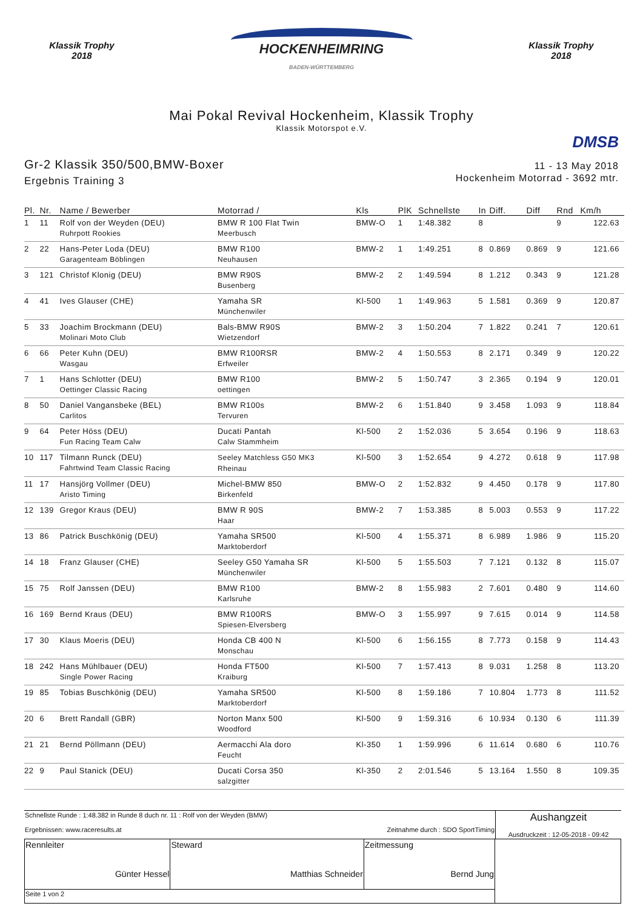Klassik Trophy
2018
HOCKENHEIMRING
BADEN-WÜRTTEMBERG
Klassik Trophy
2018
Mai Pokal Revival Hockenheim, Klassik Trophy
Klassik Motorspot e.V.
DMSB
Gr-2 Klassik 350/500,BMW-Boxer
Ergebnis Training 3
11 - 13 May 2018
Hockenheim Motorrad - 3692 mtr.
| Pl. | Nr. | Name / Bewerber | Motorrad / | Kls | PlK | Schnellste | In | Diff. | Diff | Rnd | Km/h |
| --- | --- | --- | --- | --- | --- | --- | --- | --- | --- | --- | --- |
| 1 | 11 | Rolf von der Weyden (DEU) Ruhrpott Rookies | BMW R 100 Flat Twin Meerbusch | BMW-O | 1 | 1:48.382 | 8 | | | 9 | 122.63 |
| 2 | 22 | Hans-Peter Loda (DEU) Garagenteam Böblingen | BMW R100 Neuhausen | BMW-2 | 1 | 1:49.251 | 8 | 0.869 | 0.869 | 9 | 121.66 |
| 3 | 121 | Christof Klonig (DEU) | BMW R90S Busenberg | BMW-2 | 2 | 1:49.594 | 8 | 1.212 | 0.343 | 9 | 121.28 |
| 4 | 41 | Ives Glauser (CHE) | Yamaha SR Münchenwiler | Kl-500 | 1 | 1:49.963 | 5 | 1.581 | 0.369 | 9 | 120.87 |
| 5 | 33 | Joachim Brockmann (DEU) Molinari Moto Club | Bals-BMW R90S Wietzendorf | BMW-2 | 3 | 1:50.204 | 7 | 1.822 | 0.241 | 7 | 120.61 |
| 6 | 66 | Peter Kuhn (DEU) Wasgau | BMW R100RSR Erfweiler | BMW-2 | 4 | 1:50.553 | 8 | 2.171 | 0.349 | 9 | 120.22 |
| 7 | 1 | Hans Schlotter (DEU) Oettinger Classic Racing | BMW R100 oettingen | BMW-2 | 5 | 1:50.747 | 3 | 2.365 | 0.194 | 9 | 120.01 |
| 8 | 50 | Daniel Vangansbeke (BEL) Carlitos | BMW R100s Tervuren | BMW-2 | 6 | 1:51.840 | 9 | 3.458 | 1.093 | 9 | 118.84 |
| 9 | 64 | Peter Höss (DEU) Fun Racing Team Calw | Ducati Pantah Calw Stammheim | Kl-500 | 2 | 1:52.036 | 5 | 3.654 | 0.196 | 9 | 118.63 |
| 10 | 117 | Tilmann Runck (DEU) Fahrtwind Team Classic Racing | Seeley Matchless G50 MK3 Rheinau | Kl-500 | 3 | 1:52.654 | 9 | 4.272 | 0.618 | 9 | 117.98 |
| 11 | 17 | Hansjörg Vollmer (DEU) Aristo Timing | Michel-BMW 850 Birkenfeld | BMW-O | 2 | 1:52.832 | 9 | 4.450 | 0.178 | 9 | 117.80 |
| 12 | 139 | Gregor Kraus (DEU) | BMW R 90S Haar | BMW-2 | 7 | 1:53.385 | 8 | 5.003 | 0.553 | 9 | 117.22 |
| 13 | 86 | Patrick Buschkönig (DEU) | Yamaha SR500 Marktoberdorf | Kl-500 | 4 | 1:55.371 | 8 | 6.989 | 1.986 | 9 | 115.20 |
| 14 | 18 | Franz Glauser (CHE) | Seeley G50 Yamaha SR Münchenwiler | Kl-500 | 5 | 1:55.503 | 7 | 7.121 | 0.132 | 8 | 115.07 |
| 15 | 75 | Rolf Janssen (DEU) | BMW R100 Karlsruhe | BMW-2 | 8 | 1:55.983 | 2 | 7.601 | 0.480 | 9 | 114.60 |
| 16 | 169 | Bernd Kraus (DEU) | BMW R100RS Spiesen-Elversberg | BMW-O | 3 | 1:55.997 | 9 | 7.615 | 0.014 | 9 | 114.58 |
| 17 | 30 | Klaus Moeris (DEU) | Honda CB 400 N Monschau | Kl-500 | 6 | 1:56.155 | 8 | 7.773 | 0.158 | 9 | 114.43 |
| 18 | 242 | Hans Mühlbauer (DEU) Single Power Racing | Honda FT500 Kraiburg | Kl-500 | 7 | 1:57.413 | 8 | 9.031 | 1.258 | 8 | 113.20 |
| 19 | 85 | Tobias Buschkönig (DEU) | Yamaha SR500 Marktoberdorf | Kl-500 | 8 | 1:59.186 | 7 | 10.804 | 1.773 | 8 | 111.52 |
| 20 | 6 | Brett Randall (GBR) | Norton Manx 500 Woodford | Kl-500 | 9 | 1:59.316 | 6 | 10.934 | 0.130 | 6 | 111.39 |
| 21 | 21 | Bernd Pöllmann (DEU) | Aermacchi Ala doro Feucht | Kl-350 | 1 | 1:59.996 | 6 | 11.614 | 0.680 | 6 | 110.76 |
| 22 | 9 | Paul Stanick (DEU) | Ducati Corsa 350 salzgitter | Kl-350 | 2 | 2:01.546 | 5 | 13.164 | 1.550 | 8 | 109.35 |
| Schnellste Runde : 1:48.382 in Runde 8 duch nr. 11 : Rolf von der Weyden (BMW) Ergebnissen: www.raceresults.at Zeitnahme durch : SDO SportTiming | Aushangzeit Ausdruckzeit : 12-05-2018 - 09:42 |
| Rennleiter Günter Hessel | Steward Matthias Schneider | Zeitmessung Bernd Jung | |
| Seite 1 von 2 | | | |